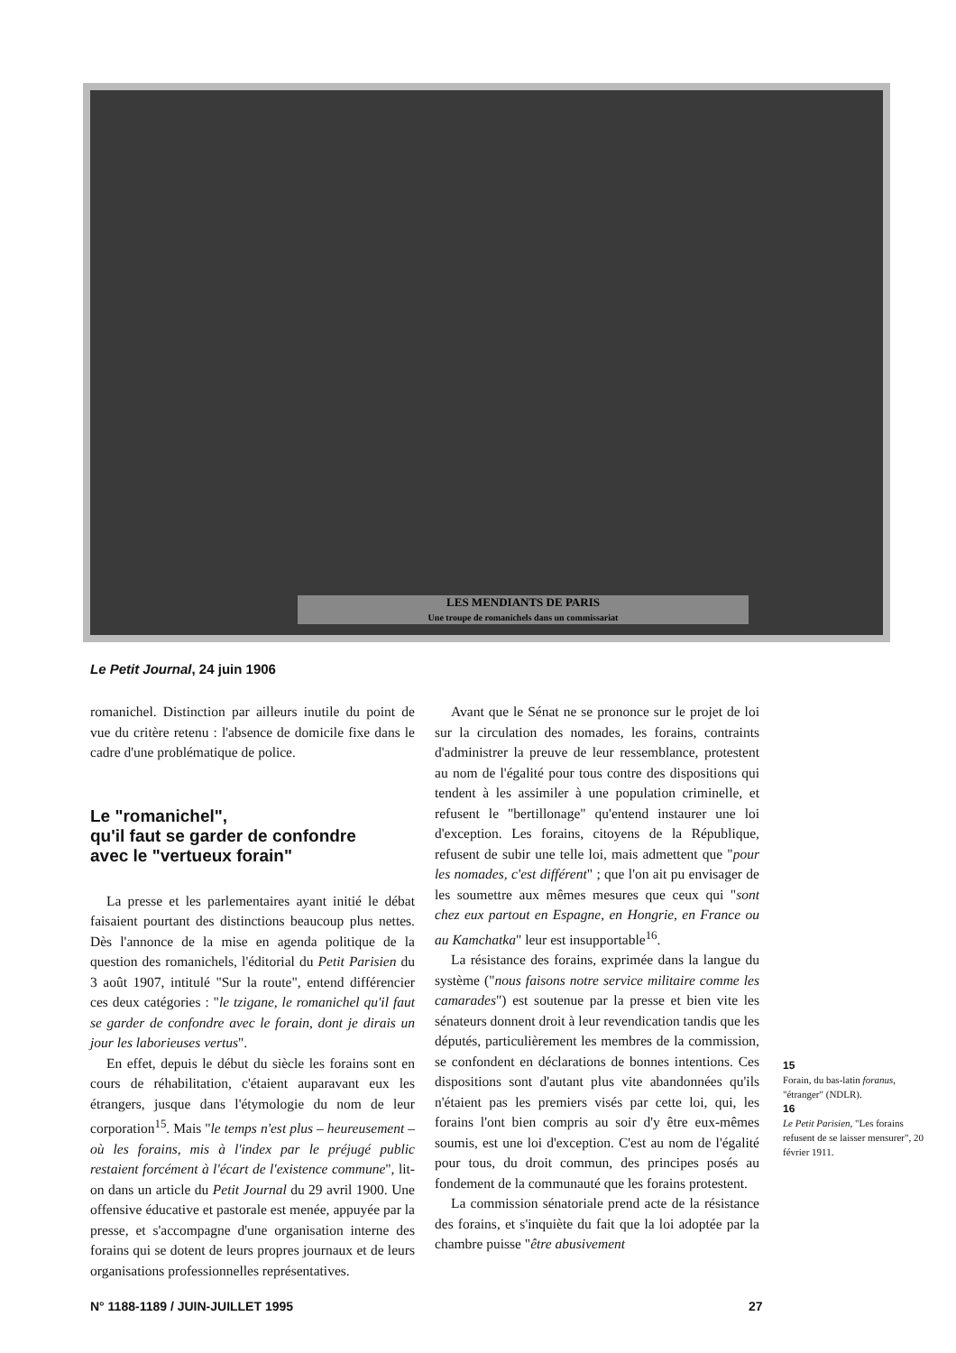LES MENDIANTS DE PARIS
Une troupe de romanichels dans un commissariat
Le Petit Journal, 24 juin 1906
romanichel. Distinction par ailleurs inutile du point de vue du critère retenu : l'absence de domicile fixe dans le cadre d'une problématique de police.
Le "romanichel",
qu'il faut se garder de confondre
avec le "vertueux forain"
La presse et les parlementaires ayant initié le débat faisaient pourtant des distinctions beaucoup plus nettes. Dès l'annonce de la mise en agenda politique de la question des romanichels, l'éditorial du Petit Parisien du 3 août 1907, intitulé "Sur la route", entend différencier ces deux catégories : "le tzigane, le romanichel qu'il faut se garder de confondre avec le forain, dont je dirais un jour les laborieuses vertus".
En effet, depuis le début du siècle les forains sont en cours de réhabilitation, c'étaient auparavant eux les étrangers, jusque dans l'étymologie du nom de leur corporation<sup>15</sup>. Mais "le temps n'est plus – heureusement – où les forains, mis à l'index par le préjugé public restaient forcément à l'écart de l'existence commune", lit-on dans un article du Petit Journal du 29 avril 1900. Une offensive éducative et pastorale est menée, appuyée par la presse, et s'accompagne d'une organisation interne des forains qui se dotent de leurs propres journaux et de leurs organisations professionnelles représentatives.
Avant que le Sénat ne se prononce sur le projet de loi sur la circulation des nomades, les forains, contraints d'administrer la preuve de leur ressemblance, protestent au nom de l'égalité pour tous contre des dispositions qui tendent à les assimiler à une population criminelle, et refusent le "bertillonage" qu'entend instaurer une loi d'exception. Les forains, citoyens de la République, refusent de subir une telle loi, mais admettent que "pour les nomades, c'est différent" ; que l'on ait pu envisager de les soumettre aux mêmes mesures que ceux qui "sont chez eux partout en Espagne, en Hongrie, en France ou au Kamchatka" leur est insupportable<sup>16</sup>.
La résistance des forains, exprimée dans la langue du système ("nous faisons notre service militaire comme les camarades") est soutenue par la presse et bien vite les sénateurs donnent droit à leur revendication tandis que les députés, particulièrement les membres de la commission, se confondent en déclarations de bonnes intentions. Ces dispositions sont d'autant plus vite abandonnées qu'ils n'étaient pas les premiers visés par cette loi, qui, les forains l'ont bien compris au soir d'y être eux-mêmes soumis, est une loi d'exception. C'est au nom de l'égalité pour tous, du droit commun, des principes posés au fondement de la communauté que les forains protestent.
La commission sénatoriale prend acte de la résistance des forains, et s'inquiète du fait que la loi adoptée par la chambre puisse "être abusivement
15
Forain, du bas-latin foranus, "étranger" (NDLR).
16
Le Petit Parisien, "Les forains refusent de se laisser mensurer", 20 février 1911.
N° 1188-1189 / JUIN-JUILLET 1995
27